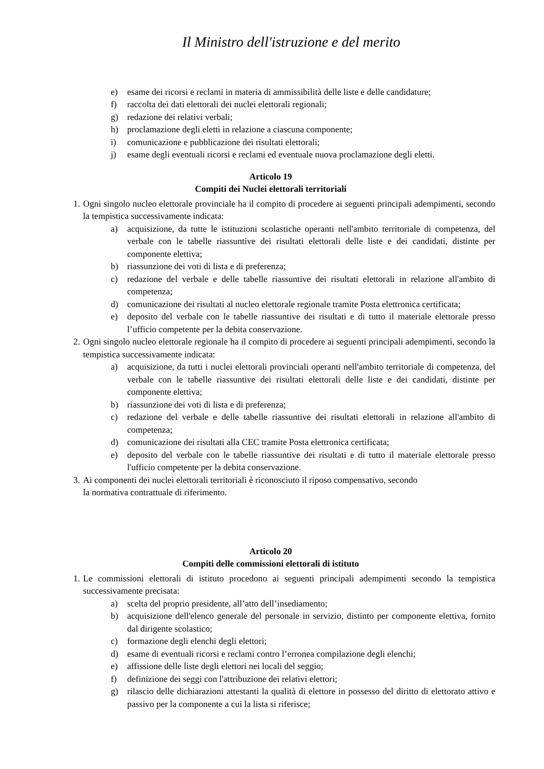Il Ministro dell'istruzione e del merito
e) esame dei ricorsi e reclami in materia di ammissibilità delle liste e delle candidature;
f) raccolta dei dati elettorali dei nuclei elettorali regionali;
g) redazione dei relativi verbali;
h) proclamazione degli eletti in relazione a ciascuna componente;
i) comunicazione e pubblicazione dei risultati elettorali;
j) esame degli eventuali ricorsi e reclami ed eventuale nuova proclamazione degli eletti.
Articolo 19
Compiti dei Nuclei elettorali territoriali
1. Ogni singolo nucleo elettorale provinciale ha il compito di procedere ai seguenti principali adempimenti, secondo la tempistica successivamente indicata:
a) acquisizione, da tutte le istituzioni scolastiche operanti nell'ambito territoriale di competenza, del verbale con le tabelle riassuntive dei risultati elettorali delle liste e dei candidati, distinte per componente elettiva;
b) riassunzione dei voti di lista e di preferenza;
c) redazione del verbale e delle tabelle riassuntive dei risultati elettorali in relazione all'ambito di competenza;
d) comunicazione dei risultati al nucleo elettorale regionale tramite Posta elettronica certificata;
e) deposito del verbale con le tabelle riassuntive dei risultati e di tutto il materiale elettorale presso l’ufficio competente per la debita conservazione.
2. Ogni singolo nucleo elettorale regionale ha il compito di procedere ai seguenti principali adempimenti, secondo la tempistica successivamente indicata:
a) acquisizione, da tutti i nuclei elettorali provinciali operanti nell'ambito territoriale di competenza, del verbale con le tabelle riassuntive dei risultati elettorali delle liste e dei candidati, distinte per componente elettiva;
b) riassunzione dei voti di lista e di preferenza;
c) redazione del verbale e delle tabelle riassuntive dei risultati elettorali in relazione all'ambito di competenza;
d) comunicazione dei risultati alla CEC tramite Posta elettronica certificata;
e) deposito del verbale con le tabelle riassuntive dei risultati e di tutto il materiale elettorale presso l'ufficio competente per la debita conservazione.
3. Ai componenti dei nuclei elettorali territoriali è riconosciuto il riposo compensativo, secondo
la normativa contrattuale di riferimento.
Articolo 20
Compiti delle commissioni elettorali di istituto
1. Le commissioni elettorali di istituto procedono ai seguenti principali adempimenti secondo la tempistica successivamente precisata:
a) scelta del proprio presidente, all’atto dell’insediamento;
b) acquisizione dell'elenco generale del personale in servizio, distinto per componente elettiva, fornito dal dirigente scolastico;
c) formazione degli elenchi degli elettori;
d) esame di eventuali ricorsi e reclami contro l’erronea compilazione degli elenchi;
e) affissione delle liste degli elettori nei locali del seggio;
f) definizione dei seggi con l'attribuzione dei relativi elettori;
g) rilascio delle dichiarazioni attestanti la qualità di elettore in possesso del diritto di elettorato attivo e passivo per la componente a cui la lista si riferisce;